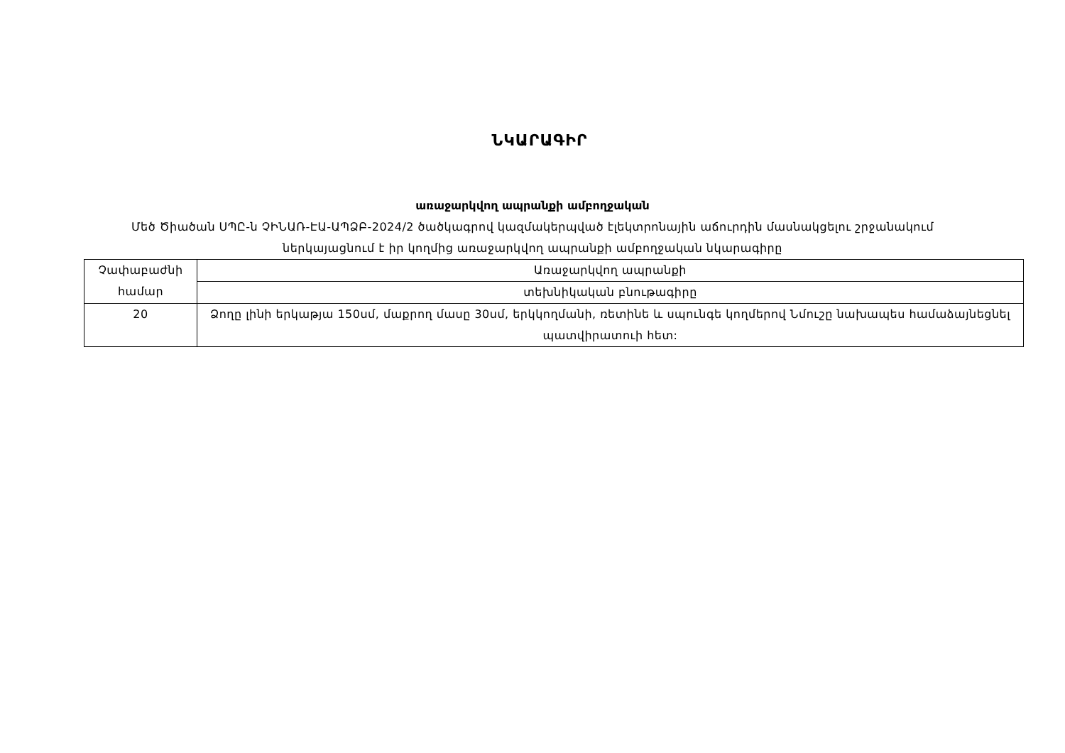ՆԿԱՐԱԳԻՐ
առաջարկվող ապրանքի ամբողջական
Մեծ Ծիածան ՍՊԸ-ն ՉԻՆԱՌ-ԷԱ-ԱՊՁԲ-2024/2 ծածկագրով կազմակերպված էլեկտրոնային աճուրդին մասնակցելու շրջանակում ներկայացնում է իր կողմից առաջարկվող ապրանքի ամբողջական նկարագիրը
| Չափաբաժնի համար | Առաջարկվող ապրանքի |
| | տեխնիկական բնութագիրը |
| 20 | Ձողը լինի երկաթյա 150սմ, մաքրող մասը 30սմ, երկկողմանի, ռետինե և սպունգե կողմերով Նմուշը նախապես համաձայնեցնել պատվիրատուի հետ: |